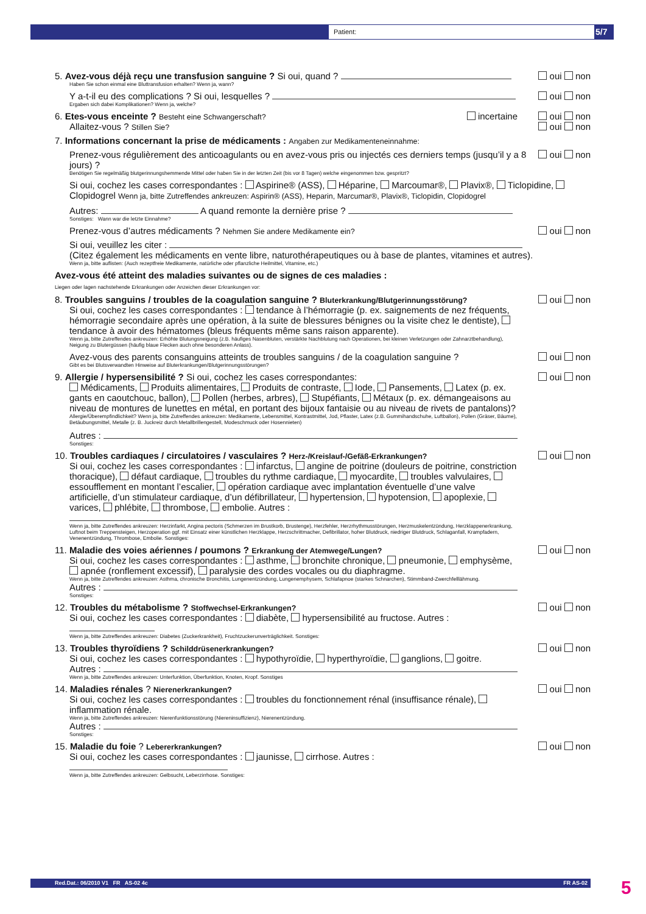Patient: 5/7
5. Avez-vous déjà reçu une transfusion sanguine ? Si oui, quand ?
Haben Sie schon einmal eine Bluttransfusion erhalten? Wenn ja, wann?
oui non
Y a-t-il eu des complications ? Si oui, lesquelles ?
Ergaben sich dabei Komplikationen? Wenn ja, welche?
oui non
6. Etes-vous enceinte ? Besteht eine Schwangerschaft? incertaine
Allaitez-vous ? Stillen Sie?
oui non
oui non
7. Informations concernant la prise de médicaments : Angaben zur Medikamenteneinnahme:
Prenez-vous régulièrement des anticoagulants ou en avez-vous pris ou injectés ces derniers temps (jusqu’il y a 8 jours) ?
Benötigen Sie regelmäßig blutgerinnungshemmende Mittel oder haben Sie in der letzten Zeit (bis vor 8 Tagen) welche eingenommen bzw. gespritzt?
oui non
Si oui, cochez les cases correspondantes : Aspirine® (ASS), Héparine, Marcoumar®, Plavix®, Ticlopidine, Clopidogrel Wenn ja, bitte Zutreffendes ankreuzen: Aspirin® (ASS), Heparin, Marcumar®, Plavix®, Ticlopidin, Clopidogrel
Autres: A quand remonte la dernière prise ?
Sonstiges: Wann war die letzte Einnahme?
Prenez-vous d’autres médicaments ? Nehmen Sie andere Medikamente ein?
oui non
Si oui, veuillez les citer :
(Citez également les médicaments en vente libre, naturothérapeutiques ou à base de plantes, vitamines et autres).
Wenn ja, bitte auflisten: (Auch rezeptfreie Medikamente, natürliche oder pflanzliche Heilmittel, Vitamine, etc.)
Avez-vous été atteint des maladies suivantes ou de signes de ces maladies :
Liegen oder lagen nachstehende Erkrankungen oder Anzeichen dieser Erkrankungen vor:
8. Troubles sanguins / troubles de la coagulation sanguine ? Bluterkrankung/Blutgerinnungsstörung?
Si oui, cochez les cases correspondantes : tendance à l’hémorragie (p. ex. saignements de nez fréquents, hémorragie secondaire après une opération, à la suite de blessures bénignes ou la visite chez le dentiste), tendance à avoir des hématomes (bleus fréquents même sans raison apparente).
Wenn ja, bitte Zutreffendes ankreuzen: Erhöhte Blutungsneigung (z.B. häufiges Nasenbluten, verstärkte Nachblutung nach Operationen, bei kleinen Verletzungen oder Zahnarztbehandlung), Neigung zu Blutergüssen (häufig blaue Flecken auch ohne besonderen Anlass).
oui non
Avez-vous des parents consanguins atteints de troubles sanguins / de la coagulation sanguine ?
Gibt es bei Blutsverwandten Hinweise auf Bluterkrankungen/Blutgerinnungsstörungen?
oui non
9. Allergie / hypersensibilité ? Si oui, cochez les cases correspondantes:
Médicaments, Produits alimentaires, Produits de contraste, Iode, Pansements, Latex (p. ex. gants en caoutchouc, ballon), Pollen (herbes, arbres), Stupéfiants, Métaux (p. ex. démangeaisons au niveau de montures de lunettes en métal, en portant des bijoux fantaisie ou au niveau de rivets de pantalons)?
Allergie/Überempfindlichkeit? Wenn ja, bitte Zutreffendes ankreuzen: Medikamente, Lebensmittel, Kontrastmittel, Jod, Pflaster, Latex (z.B. Gummihandschuhe, Luftballon), Pollen (Gräser, Bäume), Betäubungsmittel, Metalle (z. B. Juckreiz durch Metallbrillengestell, Modeschmuck oder Hosennieten)
Autres :
Sonstiges:
oui non
10. Troubles cardiaques / circulatoires / vasculaires ? Herz-/Kreislauf-/Gefäß-Erkrankungen?
Si oui, cochez les cases correspondantes : infarctus, angine de poitrine (douleurs de poitrine, constriction thoracique), défaut cardiaque, troubles du rythme cardiaque, myocardite, troubles valvulaires, essoufflement en montant l’escalier, opération cardiaque avec implantation éventuelle d’une valve artificielle, d’un stimulateur cardiaque, d’un défibrillateur, hypertension, hypotension, apoplexie, varices, phlébite, thrombose, embolie. Autres :
Wenn ja, bitte Zutreffendes ankreuzen: Herzinfarkt, Angina pectoris (Schmerzen im Brustkorb, Brustenge), Herzfehler, Herzrhythmusstörungen, Herzmuskelentzündung, Herzklappenerkrankung, Luftnot beim Treppensteigen, Herzoperation ggf. mit Einsatz einer künstlichen Herzklappe, Herzschrittmacher, Defibrillator, hoher Blutdruck, niedriger Blutdruck, Schlaganfall, Krampfadern, Venenentzündung, Thrombose, Embolie. Sonstiges:
oui non
11. Maladie des voies aériennes / poumons ? Erkrankung der Atemwege/Lungen?
Si oui, cochez les cases correspondantes : asthme, bronchite chronique, pneumonie, emphysème, apnée (ronflement excessif), paralysie des cordes vocales ou du diaphragme.
Wenn ja, bitte Zutreffendes ankreuzen: Asthma, chronische Bronchitis, Lungenentzündung, Lungenemphysem, Schlafapnoe (starkes Schnarchen), Stimmband-Zwerchfelllähmung.
Autres :
Sonstiges:
oui non
12. Troubles du métabolisme ? Stoffwechsel-Erkrankungen?
Si oui, cochez les cases correspondantes : diabète, hypersensibilité au fructose. Autres :
Wenn ja, bitte Zutreffendes ankreuzen: Diabetes (Zuckerkrankheit), Fruchtzuckerunverträglichkeit. Sonstiges:
oui non
13. Troubles thyroïdiens ? Schilddrüsenerkrankungen?
Si oui, cochez les cases correspondantes : hypothyroïdie, hyperthyroïdie, ganglions, goitre.
Autres :
Wenn ja, bitte Zutreffendes ankreuzen: Unterfunktion, Überfunktion, Knoten, Kropf. Sonstiges
oui non
14. Maladies rénales ? Nierenerkrankungen?
Si oui, cochez les cases correspondantes : troubles du fonctionnement rénal (insuffisance rénale), inflammation rénale.
Wenn ja, bitte Zutreffendes ankreuzen: Nierenfunktionsstörung (Niereninsuffizienz), Nierenentzündung.
Autres :
Sonstiges:
oui non
15. Maladie du foie ? Lebererkrankungen?
Si oui, cochez les cases correspondantes : jaunisse, cirrhose. Autres :
Wenn ja, bitte Zutreffendes ankreuzen: Gelbsucht, Leberzirrhose. Sonstiges:
oui non
Red.Dat.: 06/2010 V1 FR AS-02 4c FR AS-02 5